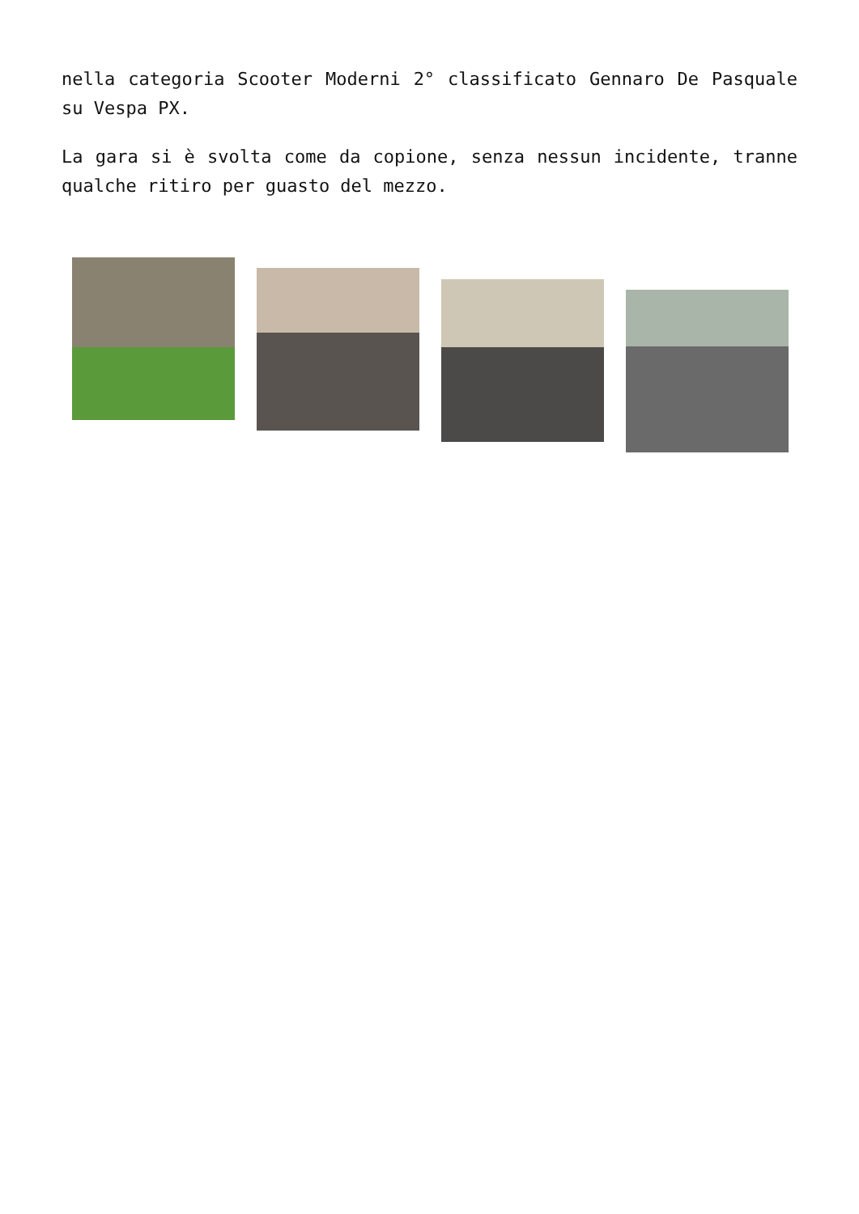nella categoria Scooter Moderni 2° classificato Gennaro De Pasquale su Vespa PX.
La gara si è svolta come da copione, senza nessun incidente, tranne qualche ritiro per guasto del mezzo.